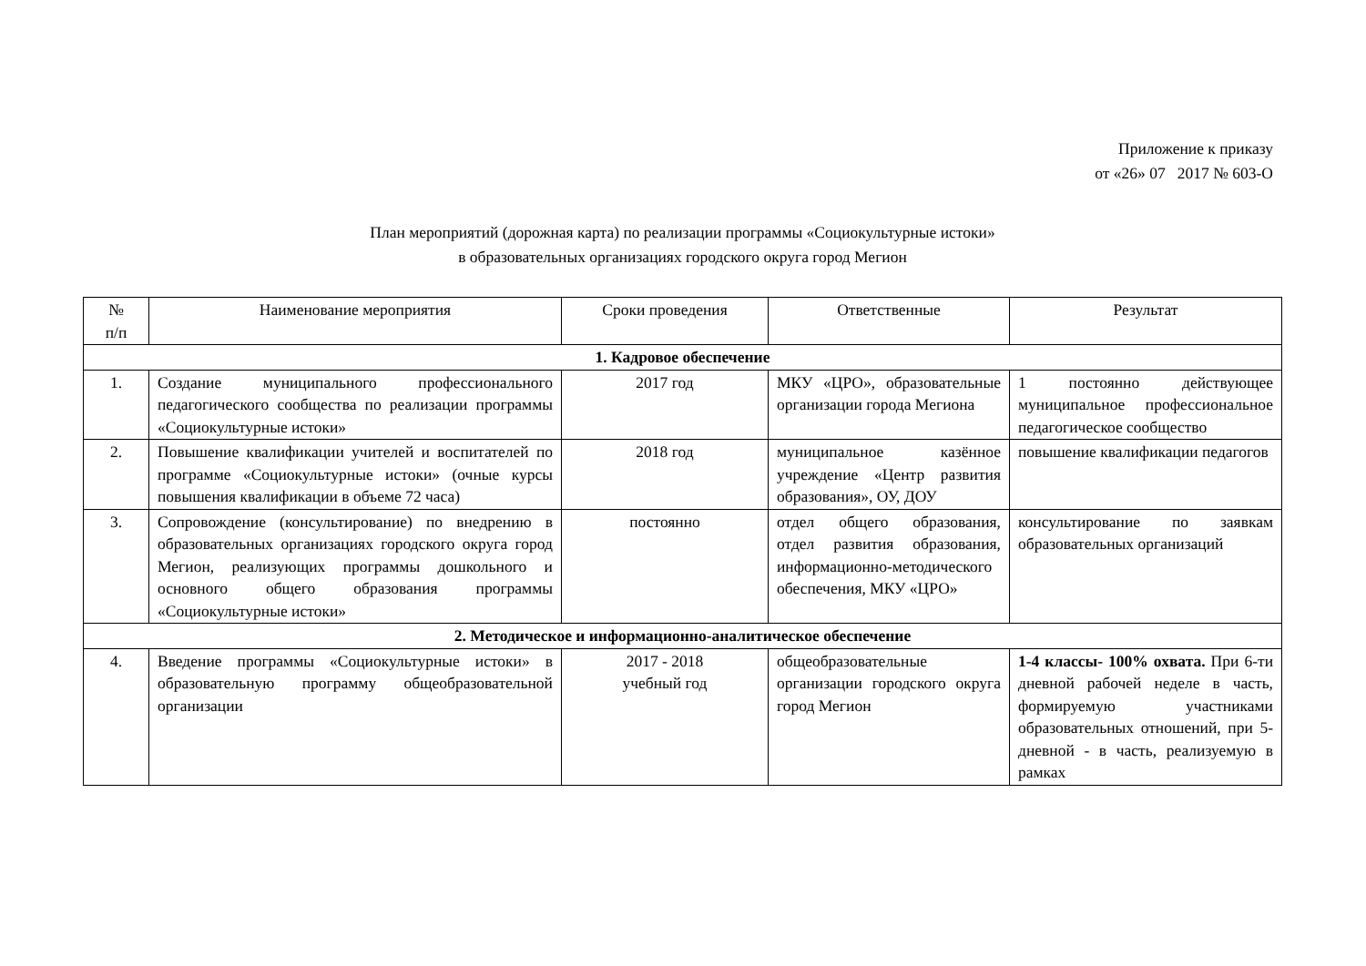Приложение к приказу
от «26» 07 2017 № 603-О
План мероприятий (дорожная карта) по реализации программы «Социокультурные истоки»
в образовательных организациях городского округа город Мегион
| № п/п | Наименование мероприятия | Сроки проведения | Ответственные | Результат |
| --- | --- | --- | --- | --- |
| 1. Кадровое обеспечение | | | | |
| 1. | Создание муниципального профессионального педагогического сообщества по реализации программы «Социокультурные истоки» | 2017 год | МКУ «ЦРО», образовательные организации города Мегиона | 1 постоянно действующее муниципальное профессиональное педагогическое сообщество |
| 2. | Повышение квалификации учителей и воспитателей по программе «Социокультурные истоки» (очные курсы повышения квалификации в объеме 72 часа) | 2018 год | муниципальное казённое учреждение «Центр развития образования», ОУ, ДОУ | повышение квалификации педагогов |
| 3. | Сопровождение (консультирование) по внедрению в образовательных организациях городского округа город Мегион, реализующих программы дошкольного и основного общего образования программы «Социокультурные истоки» | постоянно | отдел общего образования, отдел развития образования, информационно-методического обеспечения, МКУ «ЦРО» | консультирование по заявкам образовательных организаций |
| 2. Методическое и информационно-аналитическое обеспечение | | | | |
| 4. | Введение программы «Социокультурные истоки» в образовательную программу общеобразовательной организации | 2017 - 2018 учебный год | общеобразовательные организации городского округа город Мегион | 1-4 классы- 100% охвата. При 6-ти дневной рабочей неделе в часть, формируемую участниками образовательных отношений, при 5-дневной - в часть, реализуемую в рамках |